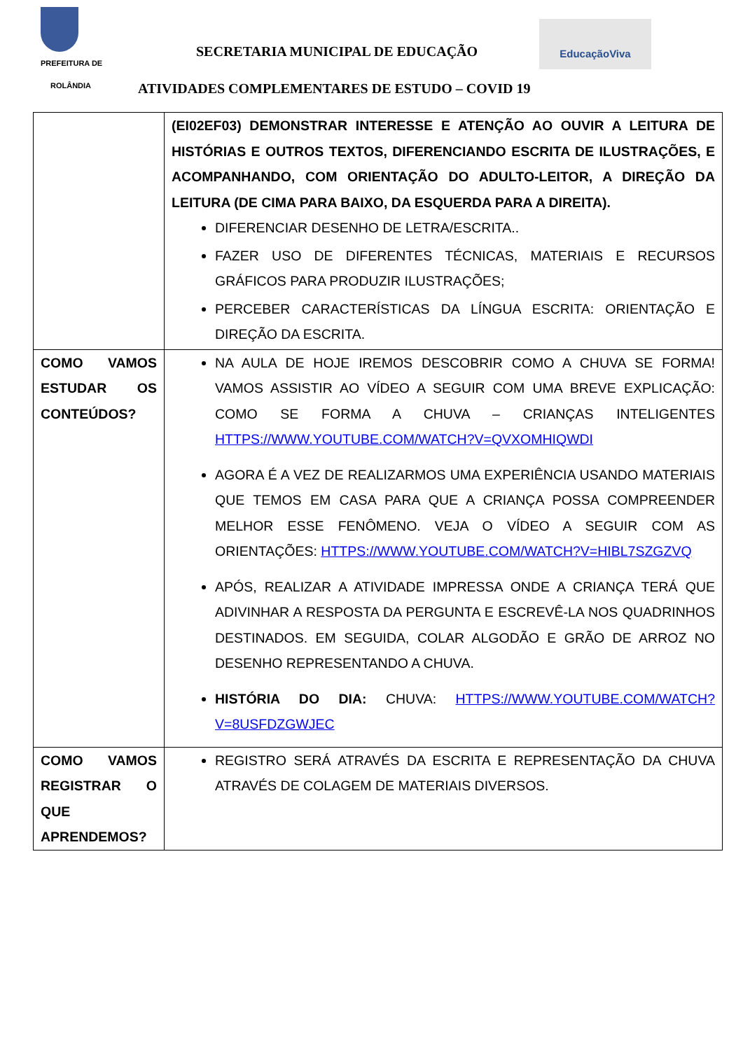PREFEITURA DE
ROLÂNDIA
SECRETARIA MUNICIPAL DE EDUCAÇÃO
EducaçãoViva
ATIVIDADES COMPLEMENTARES DE ESTUDO – COVID 19
| | (EI02EF03) DEMONSTRAR INTERESSE E ATENÇÃO AO OUVIR A LEITURA DE HISTÓRIAS E OUTROS TEXTOS, DIFERENCIANDO ESCRITA DE ILUSTRAÇÕES, E ACOMPANHANDO, COM ORIENTAÇÃO DO ADULTO-LEITOR, A DIREÇÃO DA LEITURA (DE CIMA PARA BAIXO, DA ESQUERDA PARA A DIREITA). DIFERENCIAR DESENHO DE LETRA/ESCRITA.. FAZER USO DE DIFERENTES TÉCNICAS, MATERIAIS E RECURSOS GRÁFICOS PARA PRODUZIR ILUSTRAÇÕES; PERCEBER CARACTERÍSTICAS DA LÍNGUA ESCRITA: ORIENTAÇÃO E DIREÇÃO DA ESCRITA. |
| COMO VAMOS ESTUDAR OS CONTEÚDOS? | NA AULA DE HOJE IREMOS DESCOBRIR COMO A CHUVA SE FORMA! VAMOS ASSISTIR AO VÍDEO A SEGUIR COM UMA BREVE EXPLICAÇÃO: COMO SE FORMA A CHUVA – CRIANÇAS INTELIGENTES HTTPS://WWW.YOUTUBE.COM/WATCH?V=QVXOMHIQWDI AGORA É A VEZ DE REALIZARMOS UMA EXPERIÊNCIA USANDO MATERIAIS QUE TEMOS EM CASA PARA QUE A CRIANÇA POSSA COMPREENDER MELHOR ESSE FENÔMENO. VEJA O VÍDEO A SEGUIR COM AS ORIENTAÇÕES: HTTPS://WWW.YOUTUBE.COM/WATCH?V=HIBL7SZGZVQ APÓS, REALIZAR A ATIVIDADE IMPRESSA ONDE A CRIANÇA TERÁ QUE ADIVINHAR A RESPOSTA DA PERGUNTA E ESCREVÊ-LA NOS QUADRINHOS DESTINADOS. EM SEGUIDA, COLAR ALGODÃO E GRÃO DE ARROZ NO DESENHO REPRESENTANDO A CHUVA. HISTÓRIA DO DIA: CHUVA: HTTPS://WWW.YOUTUBE.COM/WATCH?V=8USFDZGWJEC |
| COMO VAMOS REGISTRAR O QUE APRENDEMOS? | REGISTRO SERÁ ATRAVÉS DA ESCRITA E REPRESENTAÇÃO DA CHUVA ATRAVÉS DE COLAGEM DE MATERIAIS DIVERSOS. |